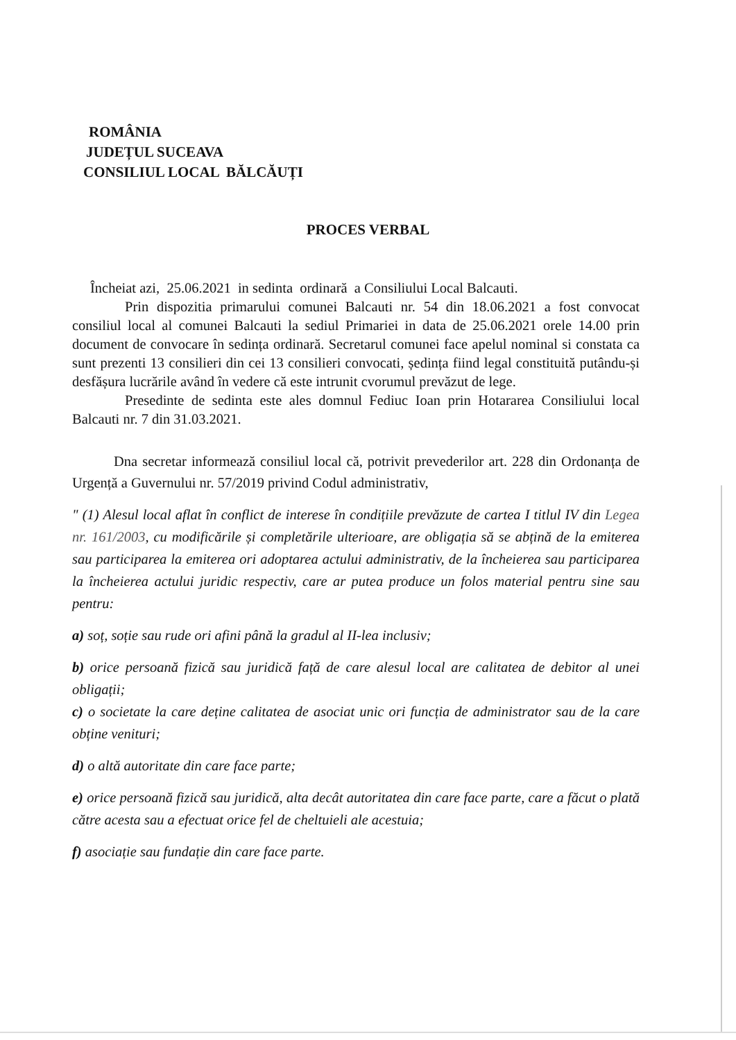ROMÂNIA
JUDEȚUL SUCEAVA
CONSILIUL LOCAL BĂLCĂUȚI
PROCES VERBAL
Încheiat azi, 25.06.2021 in sedinta ordinară a Consiliului Local Balcauti.
Prin dispozitia primarului comunei Balcauti nr. 54 din 18.06.2021 a fost convocat consiliul local al comunei Balcauti la sediul Primariei in data de 25.06.2021 orele 14.00 prin document de convocare în sedința ordinară. Secretarul comunei face apelul nominal si constata ca sunt prezenti 13 consilieri din cei 13 consilieri convocati, ședința fiind legal constituită putându-și desfășura lucrările având în vedere că este intrunit cvorumul prevăzut de lege.
Presedinte de sedinta este ales domnul Fediuc Ioan prin Hotararea Consiliului local Balcauti nr. 7 din 31.03.2021.
Dna secretar informează consiliul local că, potrivit prevederilor art. 228 din Ordonanța de Urgență a Guvernului nr. 57/2019 privind Codul administrativ,
" (1) Alesul local aflat în conflict de interese în condițiile prevăzute de cartea I titlul IV din Legea nr. 161/2003, cu modificările și completările ulterioare, are obligația să se abțină de la emiterea sau participarea la emiterea ori adoptarea actului administrativ, de la încheierea sau participarea la încheierea actului juridic respectiv, care ar putea produce un folos material pentru sine sau pentru:
a) soț, soție sau rude ori afini până la gradul al II-lea inclusiv;
b) orice persoană fizică sau juridică față de care alesul local are calitatea de debitor al unei obligații;
c) o societate la care deține calitatea de asociat unic ori funcția de administrator sau de la care obține venituri;
d) o altă autoritate din care face parte;
e) orice persoană fizică sau juridică, alta decât autoritatea din care face parte, care a făcut o plată către acesta sau a efectuat orice fel de cheltuieli ale acestuia;
f) asociație sau fundație din care face parte.